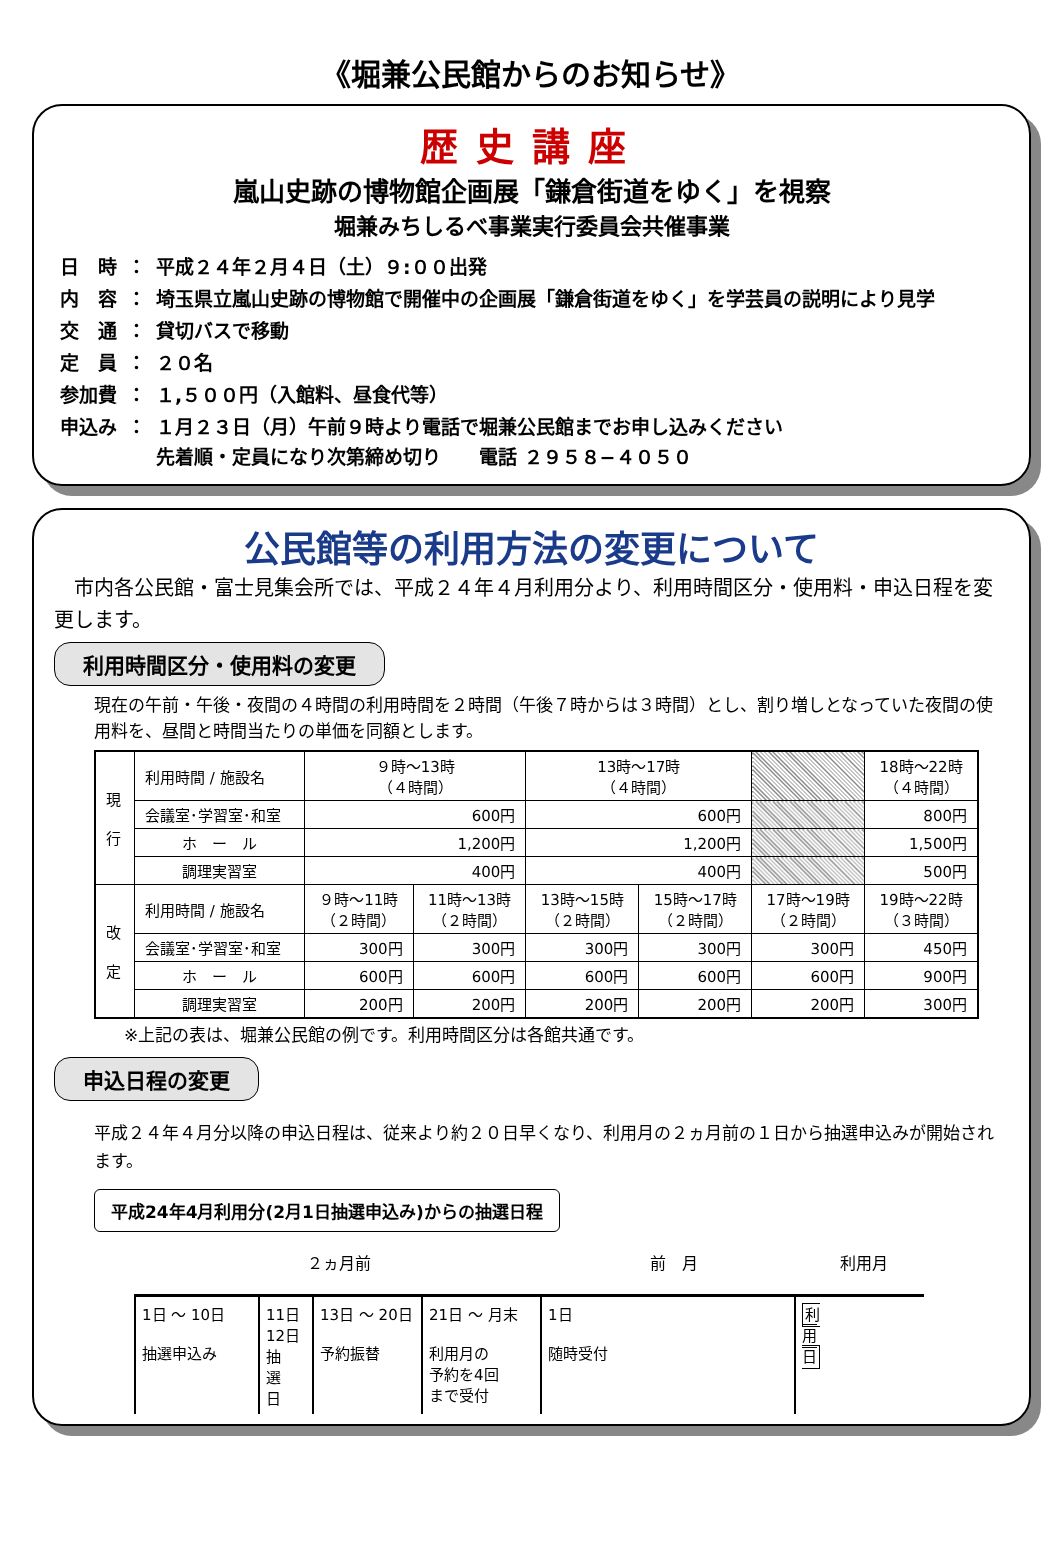《堀兼公民館からのお知らせ》
歴史講座
嵐山史跡の博物館企画展「鎌倉街道をゆく」を視察
堀兼みちしるべ事業実行委員会共催事業
| 日 時 | ： | 平成２４年２月４日（土）９:００出発 |
| 内 容 | ： | 埼玉県立嵐山史跡の博物館で開催中の企画展「鎌倉街道をゆく」を学芸員の説明により見学 |
| 交 通 | ： | 貸切バスで移動 |
| 定 員 | ： | ２０名 |
| 参加費 | ： | １,５００円（入館料、昼食代等） |
| 申込み | ： | １月２３日（月）午前９時より電話で堀兼公民館までお申し込みください 先着順・定員になり次第締め切り 電話 ２９５８−４０５０ |
公民館等の利用方法の変更について
　市内各公民館・富士見集会所では、平成２４年４月利用分より、利用時間区分・使用料・申込日程を変更します。
利用時間区分・使用料の変更
現在の午前・午後・夜間の４時間の利用時間を２時間（午後７時からは３時間）とし、割り増しとなっていた夜間の使用料を、昼間と時間当たりの単価を同額とします。
| 現 行 | 利用時間 / 施設名 | ９時～13時 （４時間） | | 13時～17時 （４時間） | | | 18時～22時 （４時間） | |
| | 会議室･学習室･和室 | 600円 | | 600円 | | | 800円 | |
| | ホ ー ル | 1,200円 | | 1,200円 | | | 1,500円 | |
| | 調理実習室 | 400円 | | 400円 | | | 500円 | |
| 改 定 | 利用時間 / 施設名 | ９時～11時 （２時間） | 11時～13時 （２時間） | 13時～15時 （２時間） | 15時～17時 （２時間） | 17時～19時 （２時間） | | 19時～22時 （３時間） |
| | 会議室･学習室･和室 | 300円 | 300円 | 300円 | 300円 | 300円 | | 450円 |
| | ホ ー ル | 600円 | 600円 | 600円 | 600円 | 600円 | | 900円 |
| | 調理実習室 | 200円 | 200円 | 200円 | 200円 | 200円 | | 300円 |
※上記の表は、堀兼公民館の例です。利用時間区分は各館共通です。
申込日程の変更
平成２４年４月分以降の申込日程は、従来より約２０日早くなり、利用月の２ヵ月前の１日から抽選申込みが開始されます。
平成24年4月利用分(2月1日抽選申込み)からの抽選日程
２ヵ月前 前　月 利用月
1日 ～ 10日
抽選申込み
11日
12日
抽
選
日
13日 ～ 20日
予約振替
21日 ～ 月末
利用月の
予約を4回
まで受付
1日
随時受付
利
用
日